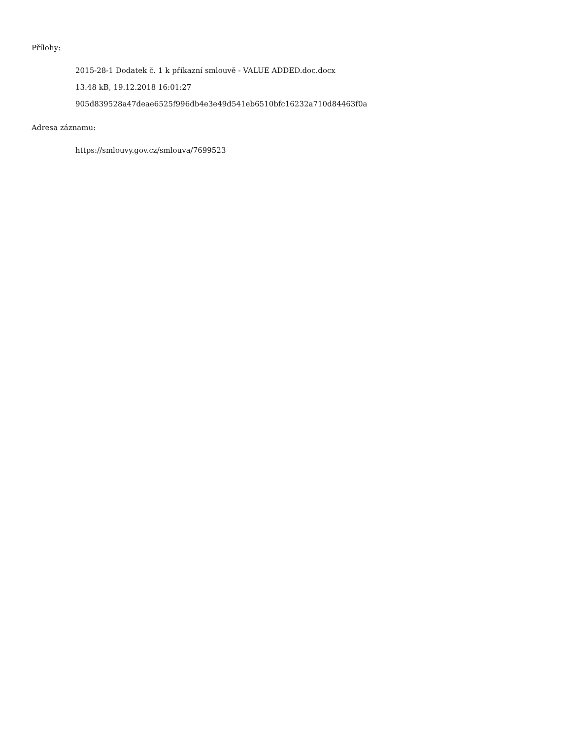Přílohy:
2015-28-1 Dodatek č. 1 k příkazní smlouvě - VALUE ADDED.doc.docx
13.48 kB, 19.12.2018 16:01:27
905d839528a47deae6525f996db4e3e49d541eb6510bfc16232a710d84463f0a
Adresa záznamu:
https://smlouvy.gov.cz/smlouva/7699523